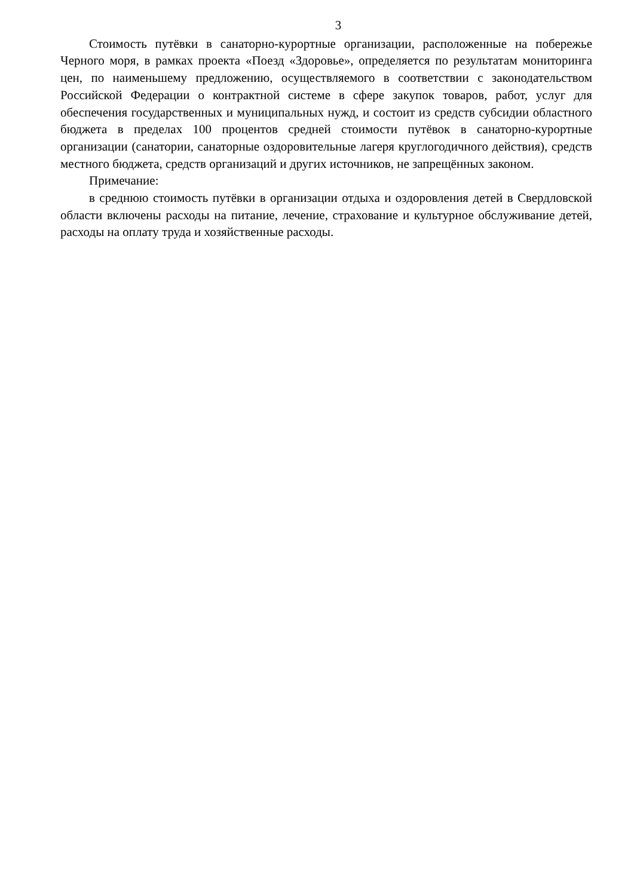3
Стоимость путёвки в санаторно-курортные организации, расположенные на побережье Черного моря, в рамках проекта «Поезд «Здоровье», определяется по результатам мониторинга цен, по наименьшему предложению, осуществляемого в соответствии с законодательством Российской Федерации о контрактной системе в сфере закупок товаров, работ, услуг для обеспечения государственных и муниципальных нужд, и состоит из средств субсидии областного бюджета в пределах 100 процентов средней стоимости путёвок в санаторно-курортные организации (санатории, санаторные оздоровительные лагеря круглогодичного действия), средств местного бюджета, средств организаций и других источников, не запрещённых законом.
Примечание:
в среднюю стоимость путёвки в организации отдыха и оздоровления детей в Свердловской области включены расходы на питание, лечение, страхование и культурное обслуживание детей, расходы на оплату труда и хозяйственные расходы.